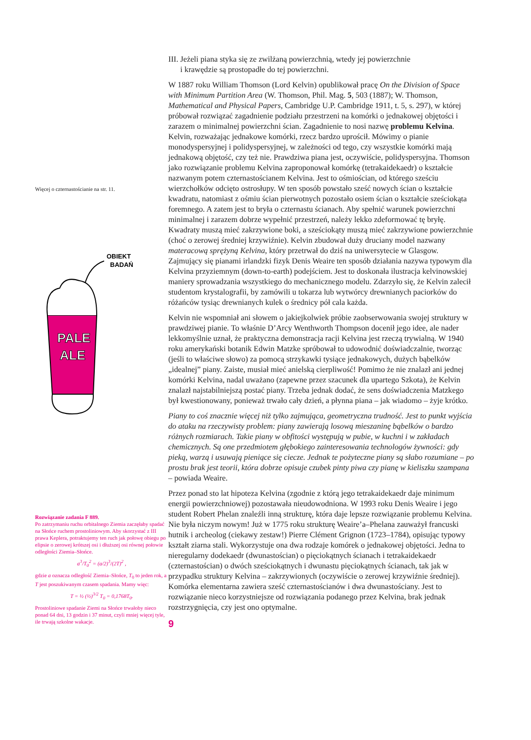Więcej o czternastościanie na str. 11.
OBIEKT
BADAŃ
PALE
ALE
Rozwiązanie zadania F 889.
Po zatrzymaniu ruchu orbitalnego Ziemia zaczęłaby spadać na Słońce ruchem prostoliniowym. Aby skorzystać z III prawa Keplera, potraktujemy ten ruch jak połowę obiegu po elipsie o zerowej krótszej osi i dłuższej osi równej połowie odległości Ziemia–Słońce.
a<sup>3</sup>/T<sub>0</sub><sup>2</sup> = (a/2)<sup>3</sup>/(2T)<sup>2</sup> ,
gdzie a oznacza odległość Ziemia–Słońce, T<sub>0</sub> to jeden rok, a T jest poszukiwanym czasem spadania. Mamy więc:
T = ½ (½)<sup>3/2</sup> T<sub>0</sub> = 0,1768T<sub>0</sub>.
Prostoliniowe spadanie Ziemi na Słońce trwałoby nieco ponad 64 dni, 13 godzin i 37 minut, czyli mniej więcej tyle, ile trwają szkolne wakacje.
III. Jeżeli piana styka się ze zwilżaną powierzchnią, wtedy jej powierzchnie
i krawędzie są prostopadłe do tej powierzchni.
W 1887 roku William Thomson (Lord Kelvin) opublikował pracę On the Division of Space with Minimum Partition Area (W. Thomson, Phil. Mag. 5, 503 (1887); W. Thomson, Mathematical and Physical Papers, Cambridge U.P. Cambridge 1911, t. 5, s. 297), w której próbował rozwiązać zagadnienie podziału przestrzeni na komórki o jednakowej objętości i zarazem o minimalnej powierzchni ścian. Zagadnienie to nosi nazwę problemu Kelvina. Kelvin, rozważając jednakowe komórki, rzecz bardzo uprościł. Mówimy o pianie monodyspersyjnej i polidyspersyjnej, w zależności od tego, czy wszystkie komórki mają jednakową objętość, czy też nie. Prawdziwa piana jest, oczywiście, polidyspersyjna. Thomson jako rozwiązanie problemu Kelvina zaproponował komórkę (tetrakaidekaedr) o kształcie nazwanym potem czternastościanem Kelvina. Jest to ośmiościan, od którego sześciu wierzchołków odcięto ostrosłupy. W ten sposób powstało sześć nowych ścian o kształcie kwadratu, natomiast z ośmiu ścian pierwotnych pozostało osiem ścian o kształcie sześciokąta foremnego. A zatem jest to bryła o czternastu ścianach. Aby spełnić warunek powierzchni minimalnej i zarazem dobrze wypełnić przestrzeń, należy lekko zdeformować tę bryłę. Kwadraty muszą mieć zakrzywione boki, a sześciokąty muszą mieć zakrzywione powierzchnie (choć o zerowej średniej krzywiźnie). Kelvin zbudował duży druciany model nazwany materacową sprężyną Kelvina, który przetrwał do dziś na uniwersytecie w Glasgow. Zajmujący się pianami irlandzki fizyk Denis Weaire ten sposób działania nazywa typowym dla Kelvina przyziemnym (down-to-earth) podejściem. Jest to doskonała ilustracja kelvinowskiej maniery sprowadzania wszystkiego do mechanicznego modelu. Zdarzyło się, że Kelvin zalecił studentom krystalografii, by zamówili u tokarza lub wytwórcy drewnianych paciorków do różańców tysiąc drewnianych kulek o średnicy pół cala każda.
Kelvin nie wspomniał ani słowem o jakiejkolwiek próbie zaobserwowania swojej struktury w prawdziwej pianie. To właśnie D’Arcy Wenthworth Thompson docenił jego idee, ale nader lekkomyślnie uznał, że praktyczna demonstracja racji Kelvina jest rzeczą trywialną. W 1940 roku amerykański botanik Edwin Matzke spróbował to udowodnić doświadczalnie, tworząc (jeśli to właściwe słowo) za pomocą strzykawki tysiące jednakowych, dużych bąbelków „idealnej” piany. Zaiste, musiał mieć anielską cierpliwość! Pomimo że nie znalazł ani jednej komórki Kelvina, nadal uważano (zapewne przez szacunek dla upartego Szkota), że Kelvin znalazł najstabilniejszą postać piany. Trzeba jednak dodać, że sens doświadczenia Matzkego był kwestionowany, ponieważ trwało cały dzień, a płynna piana – jak wiadomo – żyje krótko.
Piany to coś znacznie więcej niż tylko zajmująca, geometryczna trudność. Jest to punkt wyjścia do ataku na rzeczywisty problem: piany zawierają losową mieszaninę bąbelków o bardzo różnych rozmiarach. Takie piany w obfitości występują w pubie, w kuchni i w zakładach chemicznych. Są one przedmiotem głębokiego zainteresowania technologów żywności: gdy pieką, warzą i usuwają pieniące się ciecze. Jednak te pożyteczne piany są słabo rozumiane – po prostu brak jest teorii, która dobrze opisuje czubek pinty piwa czy pianę w kieliszku szampana – powiada Weaire.
Przez ponad sto lat hipoteza Kelvina (zgodnie z którą jego tetrakaidekaedr daje minimum energii powierzchniowej) pozostawała nieudowodniona. W 1993 roku Denis Weaire i jego student Robert Phelan znaleźli inną strukturę, która daje lepsze rozwiązanie problemu Kelvina. Nie była niczym nowym! Już w 1775 roku strukturę Weaire’a–Phelana zauważył francuski hutnik i archeolog (ciekawy zestaw!) Pierre Clément Grignon (1723–1784), opisując typowy kształt ziarna stali. Wykorzystuje ona dwa rodzaje komórek o jednakowej objętości. Jedna to nieregularny dodekaedr (dwunastościan) o pięciokątnych ścianach i tetrakaidekaedr (czternastościan) o dwóch sześciokątnych i dwunastu pięciokątnych ścianach, tak jak w przypadku struktury Kelvina – zakrzywionych (oczywiście o zerowej krzywiźnie średniej). Komórka elementarna zawiera sześć czternastościanów i dwa dwunastościany. Jest to rozwiązanie nieco korzystniejsze od rozwiązania podanego przez Kelvina, brak jednak rozstrzygnięcia, czy jest ono optymalne.
9